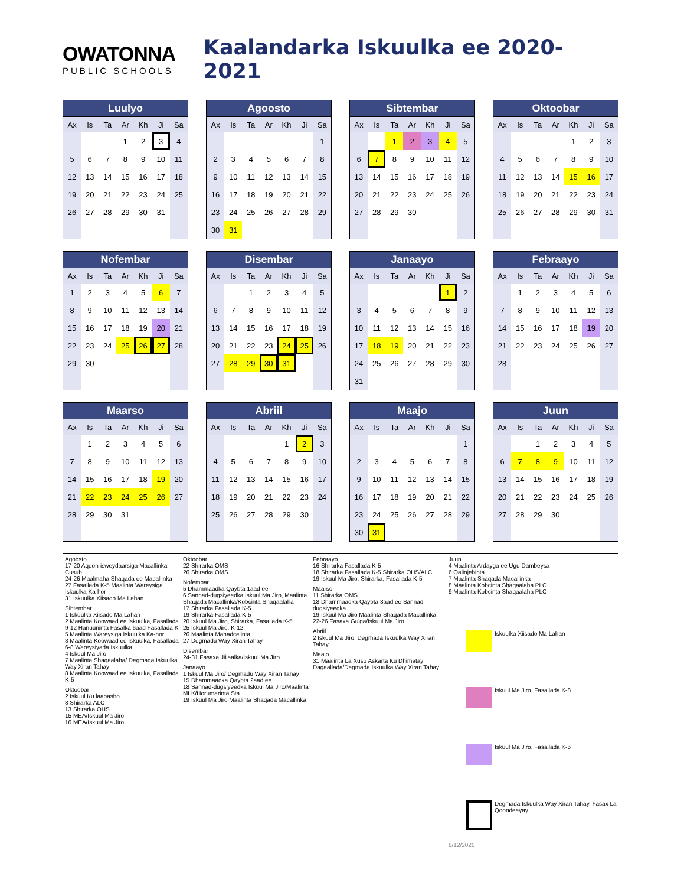OWATONNA
PUBLIC SCHOOLS
Kaalandarka Iskuulka ee 2020-2021
Luulyo
| Ax | Is | Ta | Ar | Kh | Ji | Sa |
| --- | --- | --- | --- | --- | --- | --- |
| | | | 1 | 2 | 3 | 4 |
| 5 | 6 | 7 | 8 | 9 | 10 | 11 |
| 12 | 13 | 14 | 15 | 16 | 17 | 18 |
| 19 | 20 | 21 | 22 | 23 | 24 | 25 |
| 26 | 27 | 28 | 29 | 30 | 31 | |
Agoosto
| Ax | Is | Ta | Ar | Kh | Ji | Sa |
| --- | --- | --- | --- | --- | --- | --- |
| | | | | | | 1 |
| 2 | 3 | 4 | 5 | 6 | 7 | 8 |
| 9 | 10 | 11 | 12 | 13 | 14 | 15 |
| 16 | 17 | 18 | 19 | 20 | 21 | 22 |
| 23 | 24 | 25 | 26 | 27 | 28 | 29 |
| 30 | 31 | | | | | |
Sibtembar
| Ax | Is | Ta | Ar | Kh | Ji | Sa |
| --- | --- | --- | --- | --- | --- | --- |
| | | 1 | 2 | 3 | 4 | 5 |
| 6 | 7 | 8 | 9 | 10 | 11 | 12 |
| 13 | 14 | 15 | 16 | 17 | 18 | 19 |
| 20 | 21 | 22 | 23 | 24 | 25 | 26 |
| 27 | 28 | 29 | 30 | | | |
Oktoobar
| Ax | Is | Ta | Ar | Kh | Ji | Sa |
| --- | --- | --- | --- | --- | --- | --- |
| | | | | 1 | 2 | 3 |
| 4 | 5 | 6 | 7 | 8 | 9 | 10 |
| 11 | 12 | 13 | 14 | 15 | 16 | 17 |
| 18 | 19 | 20 | 21 | 22 | 23 | 24 |
| 25 | 26 | 27 | 28 | 29 | 30 | 31 |
Nofembar
| Ax | Is | Ta | Ar | Kh | Ji | Sa |
| --- | --- | --- | --- | --- | --- | --- |
| 1 | 2 | 3 | 4 | 5 | 6 | 7 |
| 8 | 9 | 10 | 11 | 12 | 13 | 14 |
| 15 | 16 | 17 | 18 | 19 | 20 | 21 |
| 22 | 23 | 24 | 25 | 26 | 27 | 28 |
| 29 | 30 | | | | | |
Disembar
| Ax | Is | Ta | Ar | Kh | Ji | Sa |
| --- | --- | --- | --- | --- | --- | --- |
| | | 1 | 2 | 3 | 4 | 5 |
| 6 | 7 | 8 | 9 | 10 | 11 | 12 |
| 13 | 14 | 15 | 16 | 17 | 18 | 19 |
| 20 | 21 | 22 | 23 | 24 | 25 | 26 |
| 27 | 28 | 29 | 30 | 31 | | |
Janaayo
| Ax | Is | Ta | Ar | Kh | Ji | Sa |
| --- | --- | --- | --- | --- | --- | --- |
| | | | | | 1 | 2 |
| 3 | 4 | 5 | 6 | 7 | 8 | 9 |
| 10 | 11 | 12 | 13 | 14 | 15 | 16 |
| 17 | 18 | 19 | 20 | 21 | 22 | 23 |
| 24 | 25 | 26 | 27 | 28 | 29 | 30 |
| 31 | | | | | | |
Febraayo
| Ax | Is | Ta | Ar | Kh | Ji | Sa |
| --- | --- | --- | --- | --- | --- | --- |
| | 1 | 2 | 3 | 4 | 5 | 6 |
| 7 | 8 | 9 | 10 | 11 | 12 | 13 |
| 14 | 15 | 16 | 17 | 18 | 19 | 20 |
| 21 | 22 | 23 | 24 | 25 | 26 | 27 |
| 28 | | | | | | |
Maarso
| Ax | Is | Ta | Ar | Kh | Ji | Sa |
| --- | --- | --- | --- | --- | --- | --- |
| | 1 | 2 | 3 | 4 | 5 | 6 |
| 7 | 8 | 9 | 10 | 11 | 12 | 13 |
| 14 | 15 | 16 | 17 | 18 | 19 | 20 |
| 21 | 22 | 23 | 24 | 25 | 26 | 27 |
| 28 | 29 | 30 | 31 | | | |
Abriil
| Ax | Is | Ta | Ar | Kh | Ji | Sa |
| --- | --- | --- | --- | --- | --- | --- |
| | | | | 1 | 2 | 3 |
| 4 | 5 | 6 | 7 | 8 | 9 | 10 |
| 11 | 12 | 13 | 14 | 15 | 16 | 17 |
| 18 | 19 | 20 | 21 | 22 | 23 | 24 |
| 25 | 26 | 27 | 28 | 29 | 30 | |
Maajo
| Ax | Is | Ta | Ar | Kh | Ji | Sa |
| --- | --- | --- | --- | --- | --- | --- |
| | | | | | | 1 |
| 2 | 3 | 4 | 5 | 6 | 7 | 8 |
| 9 | 10 | 11 | 12 | 13 | 14 | 15 |
| 16 | 17 | 18 | 19 | 20 | 21 | 22 |
| 23 | 24 | 25 | 26 | 27 | 28 | 29 |
| 30 | 31 | | | | | |
Juun
| Ax | Is | Ta | Ar | Kh | Ji | Sa |
| --- | --- | --- | --- | --- | --- | --- |
| | | 1 | 2 | 3 | 4 | 5 |
| 6 | 7 | 8 | 9 | 10 | 11 | 12 |
| 13 | 14 | 15 | 16 | 17 | 18 | 19 |
| 20 | 21 | 22 | 23 | 24 | 25 | 26 |
| 27 | 28 | 29 | 30 | | | |
Agoosto
17-20 Aqoon-isweydaarsiga Macallinka Cusub
24-26 Maalmaha Shaqada ee Macallinka
27 Fasallada K-5 Maalinta Wareysiga Iskuulka Ka-hor
31 Iskuulka Xiisado Ma Lahan
Sibtembar
1 Iskuulka Xiisado Ma Lahan
2 Maalinta Koowaad ee Iskuulka, Fasallada 9-12 Hanuuninta Fasalka 6aad Fasallada K-5 Maalinta Wareysiga Iskuulka Ka-hor
3 Maalinta Koowaad ee Iskuulka, Fasallada 6-8 Wareysiyada Iskuulka
4 Iskuul Ma Jiro
7 Maalinta Shaqaalaha/ Degmada Iskuulka Way Xiran Tahay
8 Maalinta Koowaad ee Iskuulka, Fasallada K-5
Oktoobar
2 Iskuul Ku laabasho
8 Shirarka ALC
13 Shirarka OHS
15 MEA/Iskuul Ma Jiro
16 MEA/Iskuul Ma Jiro
Oktoobar
22 Shirarka OMS
26 Shirarka OMS
Nofembar
5 Dhammaadka Qaybta 1aad ee
6 Sannad-dugsiyeedka Iskuul Ma Jiro, Maalinta Shaqada Macallinka/Kobcinta Shaqaalaha
17 Shirarka Fasallada K-5
19 Shirarka Fasallada K-5
20 Iskuul Ma Jiro, Shirarka, Fasallada K-5
25 Iskuul Ma Jiro, K-12
26 Maalinta Mahadcelinta
27 Degmadu Way Xiran Tahay
Disembar
24-31 Fasaxa Jiilaalka/Iskuul Ma Jiro
Janaayo
1 Iskuul Ma Jiro/ Degmadu Way Xiran Tahay
15 Dhammaadka Qaybta 2aad ee
18 Sannad-dugsiyeedka Iskuul Ma Jiro/Maalinta MLK/Horumarinta Sta
19 Iskuul Ma Jiro Maalinta Shaqada Macallinka
Febraayo
16 Shirarka Fasallada K-5
18 Shirarka Fasallada K-5 Shirarka OHS/ALC
19 Iskuul Ma Jiro, Shirarka, Fasallada K-5
Maarso
11 Shirarka OMS
18 Dhammaadka Qaybta 3aad ee Sannad-dugsiyeedka
19 Iskuul Ma Jiro Maalinta Shaqada Macallinka
22-26 Fasaxa Gu'ga/Iskuul Ma Jiro
Abriil
2 Iskuul Ma Jiro, Degmada Iskuulka Way Xiran Tahay
Maajo
31 Maalinta La Xuso Askarta Ku Dhimatay Dagaallada/Degmada Iskuulka Way Xiran Tahay
Juun
4 Maalinta Ardayga ee Ugu Dambeysa
6 Qalinjebinta
7 Maalinta Shaqada Macallinka
8 Maalinta Kobcinta Shaqaalaha PLC
9 Maalinta Kobcinta Shaqaalaha PLC
Iskuulka Xiisado Ma Lahan
Iskuul Ma Jiro, Fasallada K-8
Iskuul Ma Jiro, Fasallada K-5
Degmada Iskuulka Way Xiran Tahay, Fasax La Qoondeeyay
8/12/2020